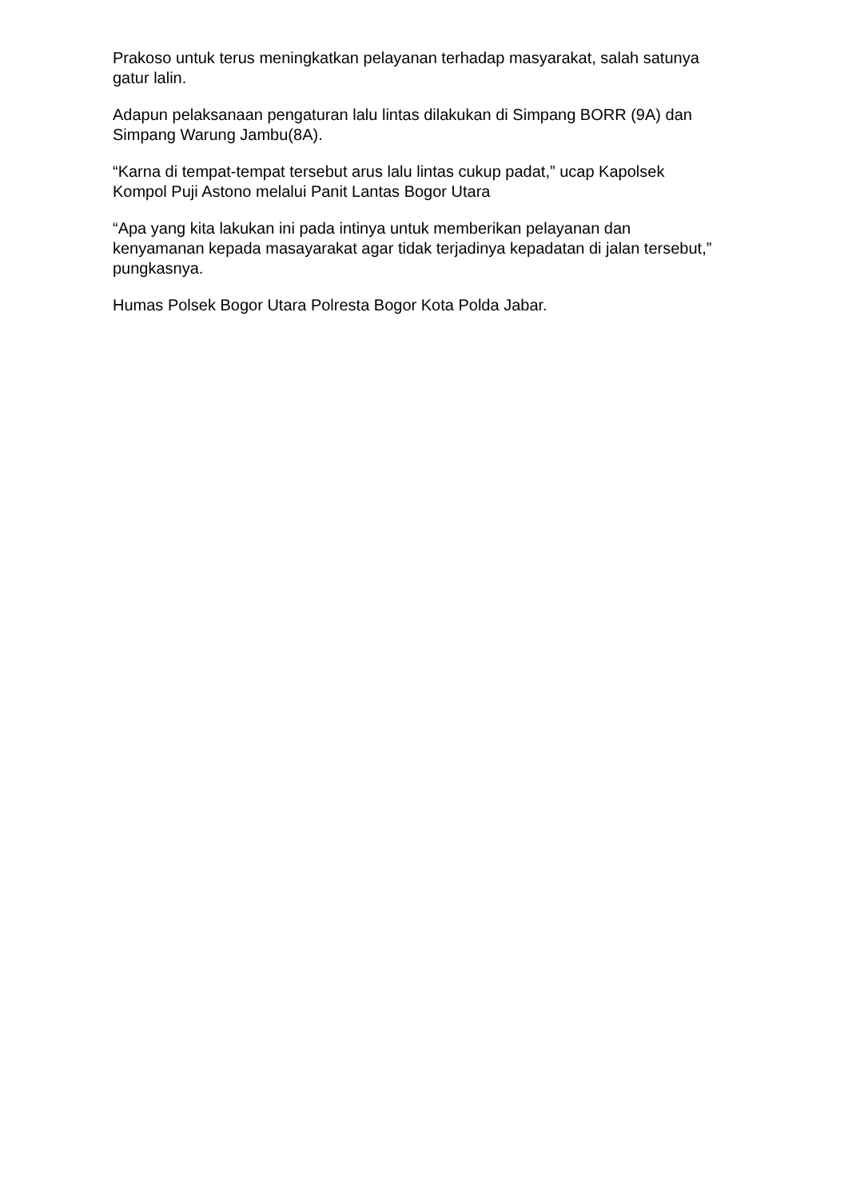Prakoso untuk terus meningkatkan pelayanan terhadap masyarakat, salah satunya gatur lalin.
Adapun pelaksanaan pengaturan lalu lintas dilakukan di Simpang BORR (9A) dan Simpang Warung Jambu(8A).
“Karna di tempat-tempat tersebut arus lalu lintas cukup padat,” ucap Kapolsek Kompol Puji Astono melalui Panit Lantas Bogor Utara
“Apa yang kita lakukan ini pada intinya untuk memberikan pelayanan dan kenyamanan kepada masayarakat agar tidak terjadinya kepadatan di jalan tersebut,” pungkasnya.
Humas Polsek Bogor Utara Polresta Bogor Kota Polda Jabar.